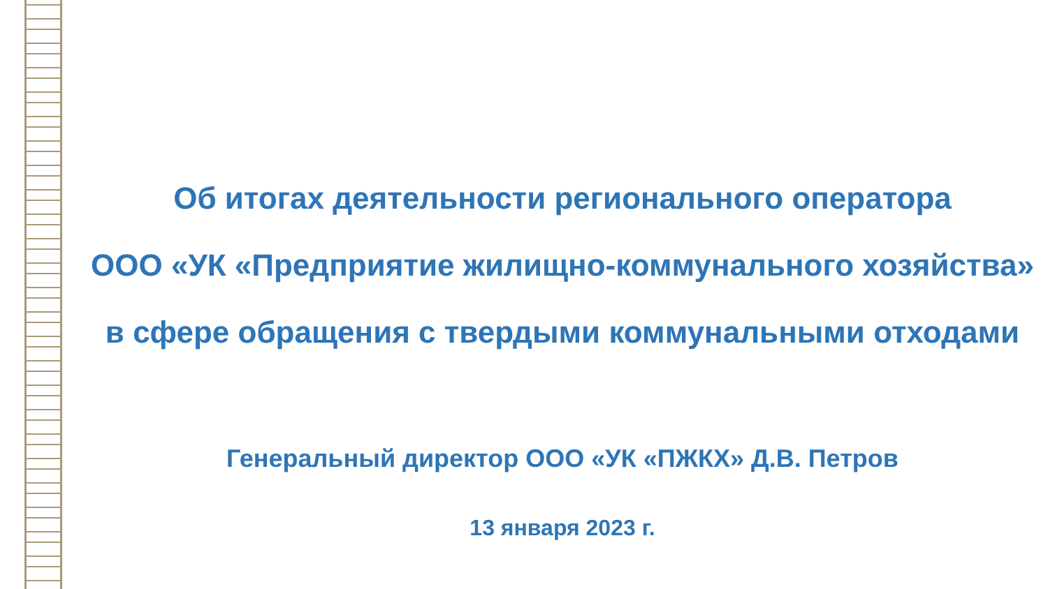Об итогах деятельности регионального оператора
ООО «УК «Предприятие жилищно-коммунального хозяйства»
в сфере обращения с твердыми коммунальными отходами
Генеральный директор ООО «УК «ПЖКХ» Д.В. Петров
13 января 2023 г.